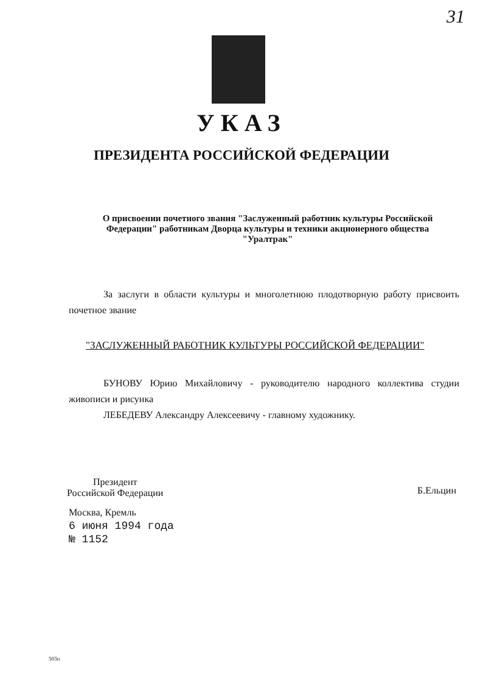31
УКАЗ
ПРЕЗИДЕНТА РОССИЙСКОЙ ФЕДЕРАЦИИ
О присвоении почетного звания "Заслуженный работник культуры Российской Федерации" работникам Дворца культуры и техники акционерного общества "Уралтрак"
За заслуги в области культуры и многолетнюю плодотворную работу присвоить почетное звание
"ЗАСЛУЖЕННЫЙ РАБОТНИК КУЛЬТУРЫ РОССИЙСКОЙ ФЕДЕРАЦИИ"
БУНОВУ Юрию Михайловичу - руководителю народного коллектива студии живописи и рисунка
ЛЕБЕДЕВУ Александру Алексеевичу - главному художнику.
Президент
Российской Федерации
Б.Ельцин
Москва, Кремль
6 июня 1994 года
№ 1152
503п